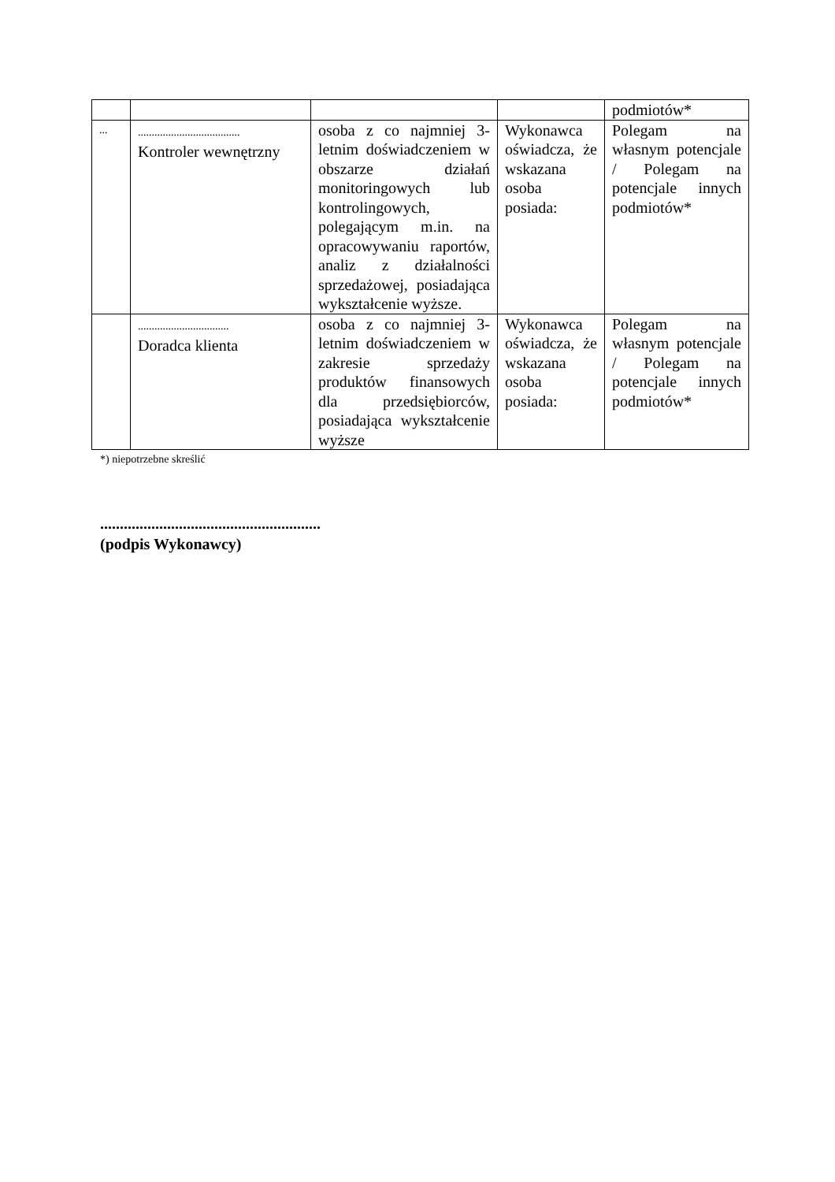| | | | | podmiotów* |
| ... | ..................................... Kontroler wewnętrzny | osoba z co najmniej 3-letnim doświadczeniem w obszarze działań monitoringowych lub kontrolingowych, polegającym m.in. na opracowywaniu raportów, analiz z działalności sprzedażowej, posiadająca wykształcenie wyższe. | Wykonawca oświadcza, że wskazana osoba posiada: | Polegam na własnym potencjale / Polegam na potencjale innych podmiotów* |
| | ................................. Doradca klienta | osoba z co najmniej 3-letnim doświadczeniem w zakresie sprzedaży produktów finansowych dla przedsiębiorców, posiadająca wykształcenie wyższe | Wykonawca oświadcza, że wskazana osoba posiada: | Polegam na własnym potencjale / Polegam na potencjale innych podmiotów* |
*) niepotrzebne skreślić
........................................................
(podpis Wykonawcy)